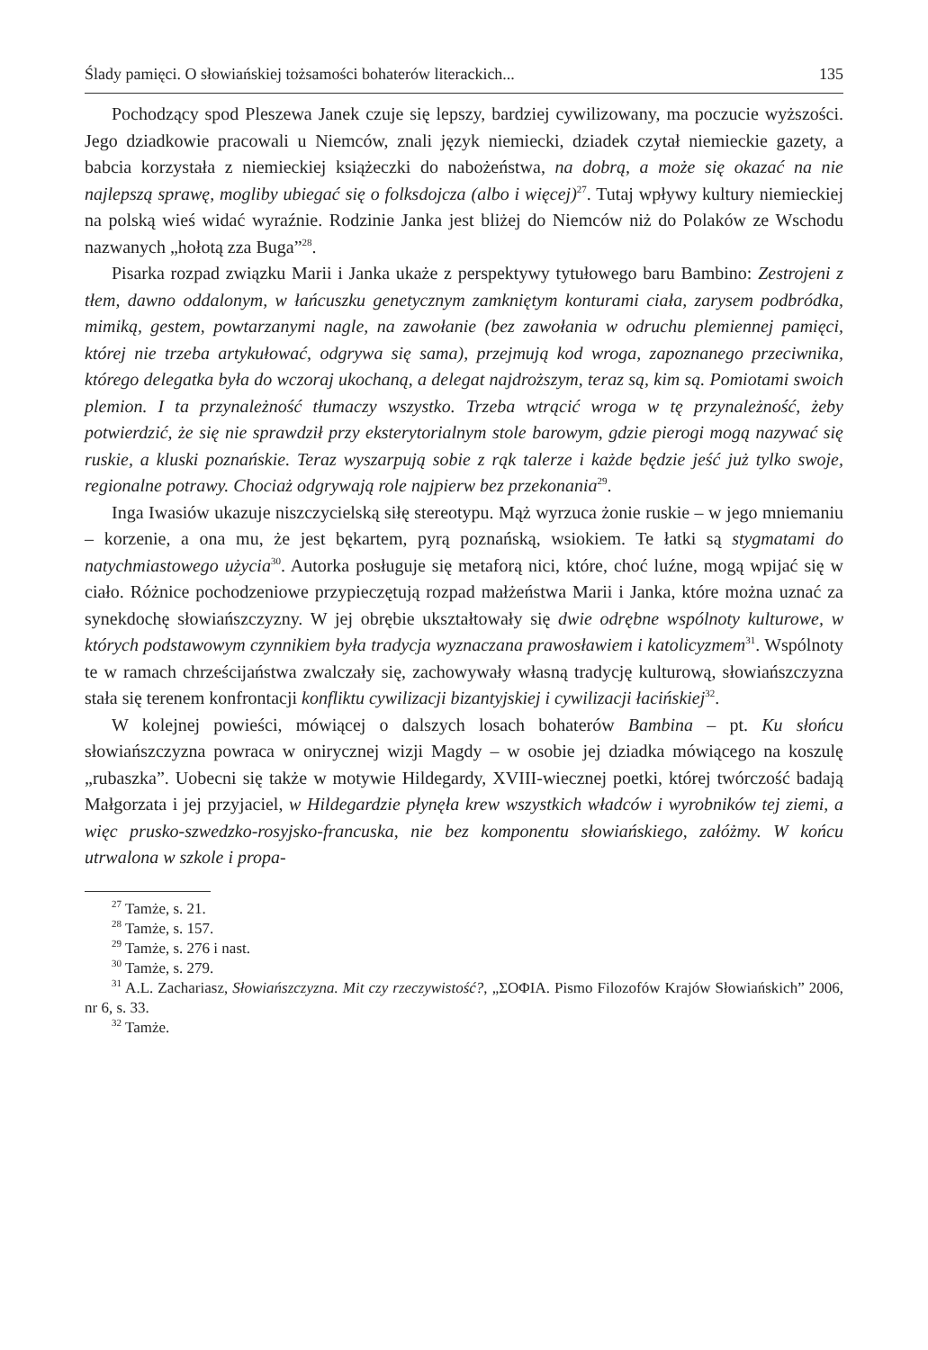Ślady pamięci. O słowiańskiej tożsamości bohaterów literackich... 135
Pochodzący spod Pleszewa Janek czuje się lepszy, bardziej cywilizowany, ma poczucie wyższości. Jego dziadkowie pracowali u Niemców, znali język niemiecki, dziadek czytał niemieckie gazety, a babcia korzystała z niemieckiej książeczki do nabożeństwa, na dobrą, a może się okazać na nie najlepszą sprawę, mogliby ubiegać się o folksdojcza (albo i więcej)<sup>27</sup>. Tutaj wpływy kultury niemieckiej na polską wieś widać wyraźnie. Rodzinie Janka jest bliżej do Niemców niż do Polaków ze Wschodu nazwanych „hołotą zza Buga”<sup>28</sup>.
Pisarka rozpad związku Marii i Janka ukaże z perspektywy tytułowego baru Bambino: Zestrojeni z tłem, dawno oddalonym, w łańcuszku genetycznym zamkniętym konturami ciała, zarysem podbródka, mimiką, gestem, powtarzanymi nagle, na zawołanie (bez zawołania w odruchu plemiennej pamięci, której nie trzeba artykułować, odgrywa się sama), przejmują kod wroga, zapoznanego przeciwnika, którego delegatka była do wczoraj ukochaną, a delegat najdroższym, teraz są, kim są. Pomiotami swoich plemion. I ta przynależność tłumaczy wszystko. Trzeba wtrącić wroga w tę przynależność, żeby potwierdzić, że się nie sprawdził przy eksterytorialnym stole barowym, gdzie pierogi mogą nazywać się ruskie, a kluski poznańskie. Teraz wyszarpują sobie z rąk talerze i każde będzie jeść już tylko swoje, regionalne potrawy. Chociaż odgrywają role najpierw bez przekonania<sup>29</sup>.
Inga Iwasiów ukazuje niszczycielską siłę stereotypu. Mąż wyrzuca żonie ruskie – w jego mniemaniu – korzenie, a ona mu, że jest bękartem, pyrą poznańską, wsiokiem. Te łatki są stygmatami do natychmiastowego użycia<sup>30</sup>. Autorka posługuje się metaforą nici, które, choć luźne, mogą wpijać się w ciało. Różnice pochodzeniowe przypieczętują rozpad małżeństwa Marii i Janka, które można uznać za synekdochę słowiańszczyzny. W jej obrębie ukształtowały się dwie odrębne wspólnoty kulturowe, w których podstawowym czynnikiem była tradycja wyznaczana prawosławiem i katolicyzmem<sup>31</sup>. Wspólnoty te w ramach chrześcijaństwa zwalczały się, zachowywały własną tradycję kulturową, słowiańszczyzna stała się terenem konfrontacji konfliktu cywilizacji bizantyjskiej i cywilizacji łacińskiej<sup>32</sup>.
W kolejnej powieści, mówiącej o dalszych losach bohaterów Bambina – pt. Ku słońcu słowiańszczyzna powraca w onirycznej wizji Magdy – w osobie jej dziadka mówiącego na koszulę „rubaszka”. Uobecni się także w motywie Hildegardy, XVIII-wiecznej poetki, której twórczość badają Małgorzata i jej przyjaciel, w Hildegardzie płynęła krew wszystkich władców i wyrobników tej ziemi, a więc prusko-szwedzko-rosyjsko-francuska, nie bez komponentu słowiańskiego, załóżmy. W końcu utrwalona w szkole i propa-
<sup>27</sup> Tamże, s. 21.
<sup>28</sup> Tamże, s. 157.
<sup>29</sup> Tamże, s. 276 i nast.
<sup>30</sup> Tamże, s. 279.
<sup>31</sup> A.L. Zachariasz, Słowiańszczyzna. Mit czy rzeczywistość?, „ΣΟΦΙΑ. Pismo Filozofów Krajów Słowiańskich” 2006, nr 6, s. 33.
<sup>32</sup> Tamże.